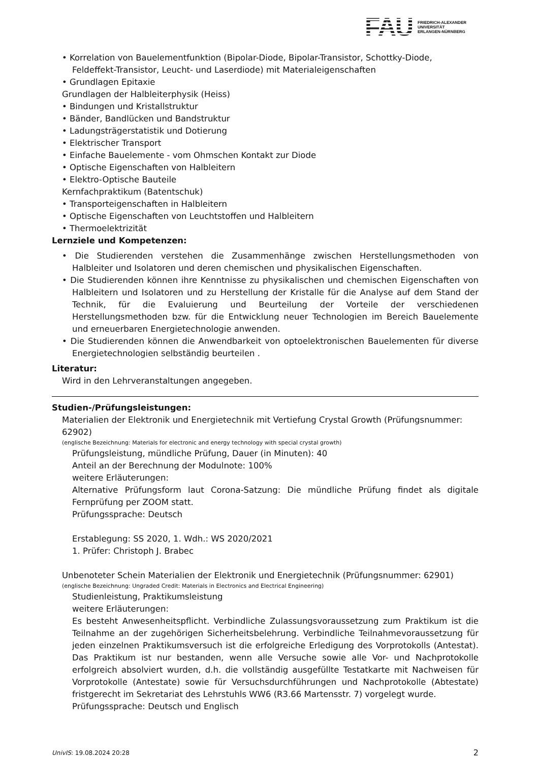FAU
FRIEDRICH-ALEXANDER
UNIVERSITÄT
ERLANGEN-NÜRNBERG
• Korrelation von Bauelementfunktion (Bipolar-Diode, Bipolar-Transistor, Schottky-Diode, Feldeffekt-Transistor, Leucht- und Laserdiode) mit Materialeigenschaften
• Grundlagen Epitaxie
Grundlagen der Halbleiterphysik (Heiss)
• Bindungen und Kristallstruktur
• Bänder, Bandlücken und Bandstruktur
• Ladungsträgerstatistik und Dotierung
• Elektrischer Transport
• Einfache Bauelemente - vom Ohmschen Kontakt zur Diode
• Optische Eigenschaften von Halbleitern
• Elektro-Optische Bauteile
Kernfachpraktikum (Batentschuk)
• Transporteigenschaften in Halbleitern
• Optische Eigenschaften von Leuchtstoffen und Halbleitern
• Thermoelektrizität
Lernziele und Kompetenzen:
• Die Studierenden verstehen die Zusammenhänge zwischen Herstellungsmethoden von Halbleiter und Isolatoren und deren chemischen und physikalischen Eigenschaften.
• Die Studierenden können ihre Kenntnisse zu physikalischen und chemischen Eigenschaften von Halbleitern und Isolatoren und zu Herstellung der Kristalle für die Analyse auf dem Stand der Technik, für die Evaluierung und Beurteilung der Vorteile der verschiedenen Herstellungsmethoden bzw. für die Entwicklung neuer Technologien im Bereich Bauelemente und erneuerbaren Energietechnologie anwenden.
• Die Studierenden können die Anwendbarkeit von optoelektronischen Bauelementen für diverse Energietechnologien selbständig beurteilen .
Literatur:
Wird in den Lehrveranstaltungen angegeben.
Studien-/Prüfungsleistungen:
Materialien der Elektronik und Energietechnik mit Vertiefung Crystal Growth (Prüfungsnummer: 62902)
(englische Bezeichnung: Materials for electronic and energy technology with special crystal growth)
Prüfungsleistung, mündliche Prüfung, Dauer (in Minuten): 40
Anteil an der Berechnung der Modulnote: 100%
weitere Erläuterungen:
Alternative Prüfungsform laut Corona-Satzung: Die mündliche Prüfung findet als digitale Fernprüfung per ZOOM statt.
Prüfungssprache: Deutsch
Erstablegung: SS 2020, 1. Wdh.: WS 2020/2021
1. Prüfer: Christoph J. Brabec
Unbenoteter Schein Materialien der Elektronik und Energietechnik (Prüfungsnummer: 62901)
(englische Bezeichnung: Ungraded Credit: Materials in Electronics and Electrical Engineering)
Studienleistung, Praktikumsleistung
weitere Erläuterungen:
Es besteht Anwesenheitspflicht. Verbindliche Zulassungsvoraussetzung zum Praktikum ist die Teilnahme an der zugehörigen Sicherheitsbelehrung. Verbindliche Teilnahmevoraussetzung für jeden einzelnen Praktikumsversuch ist die erfolgreiche Erledigung des Vorprotokolls (Antestat). Das Praktikum ist nur bestanden, wenn alle Versuche sowie alle Vor- und Nachprotokolle erfolgreich absolviert wurden, d.h. die vollständig ausgefüllte Testatkarte mit Nachweisen für Vorprotokolle (Antestate) sowie für Versuchsdurchführungen und Nachprotokolle (Abtestate) fristgerecht im Sekretariat des Lehrstuhls WW6 (R3.66 Martensstr. 7) vorgelegt wurde.
Prüfungssprache: Deutsch und Englisch
UnivIS: 19.08.2024 20:28 2